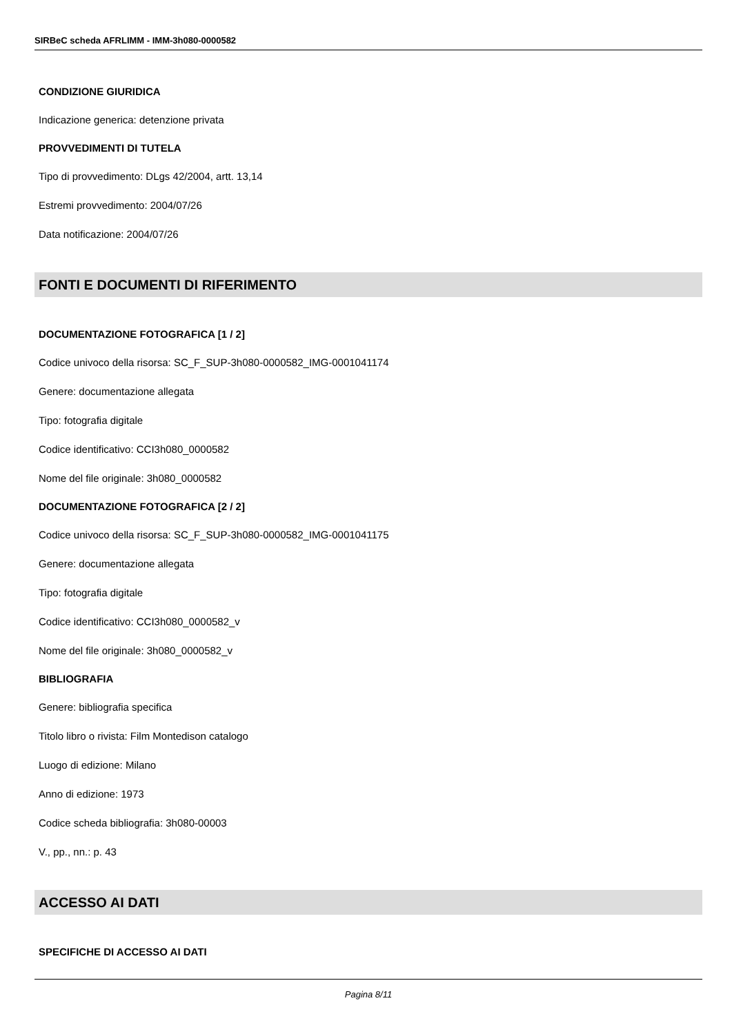SIRBeC scheda AFRLIMM - IMM-3h080-0000582
CONDIZIONE GIURIDICA
Indicazione generica: detenzione privata
PROVVEDIMENTI DI TUTELA
Tipo di provvedimento: DLgs 42/2004, artt. 13,14
Estremi provvedimento: 2004/07/26
Data notificazione: 2004/07/26
FONTI E DOCUMENTI DI RIFERIMENTO
DOCUMENTAZIONE FOTOGRAFICA [1 / 2]
Codice univoco della risorsa: SC_F_SUP-3h080-0000582_IMG-0001041174
Genere: documentazione allegata
Tipo: fotografia digitale
Codice identificativo: CCI3h080_0000582
Nome del file originale: 3h080_0000582
DOCUMENTAZIONE FOTOGRAFICA [2 / 2]
Codice univoco della risorsa: SC_F_SUP-3h080-0000582_IMG-0001041175
Genere: documentazione allegata
Tipo: fotografia digitale
Codice identificativo: CCI3h080_0000582_v
Nome del file originale: 3h080_0000582_v
BIBLIOGRAFIA
Genere: bibliografia specifica
Titolo libro o rivista: Film Montedison catalogo
Luogo di edizione: Milano
Anno di edizione: 1973
Codice scheda bibliografia: 3h080-00003
V., pp., nn.: p. 43
ACCESSO AI DATI
SPECIFICHE DI ACCESSO AI DATI
Pagina 8/11